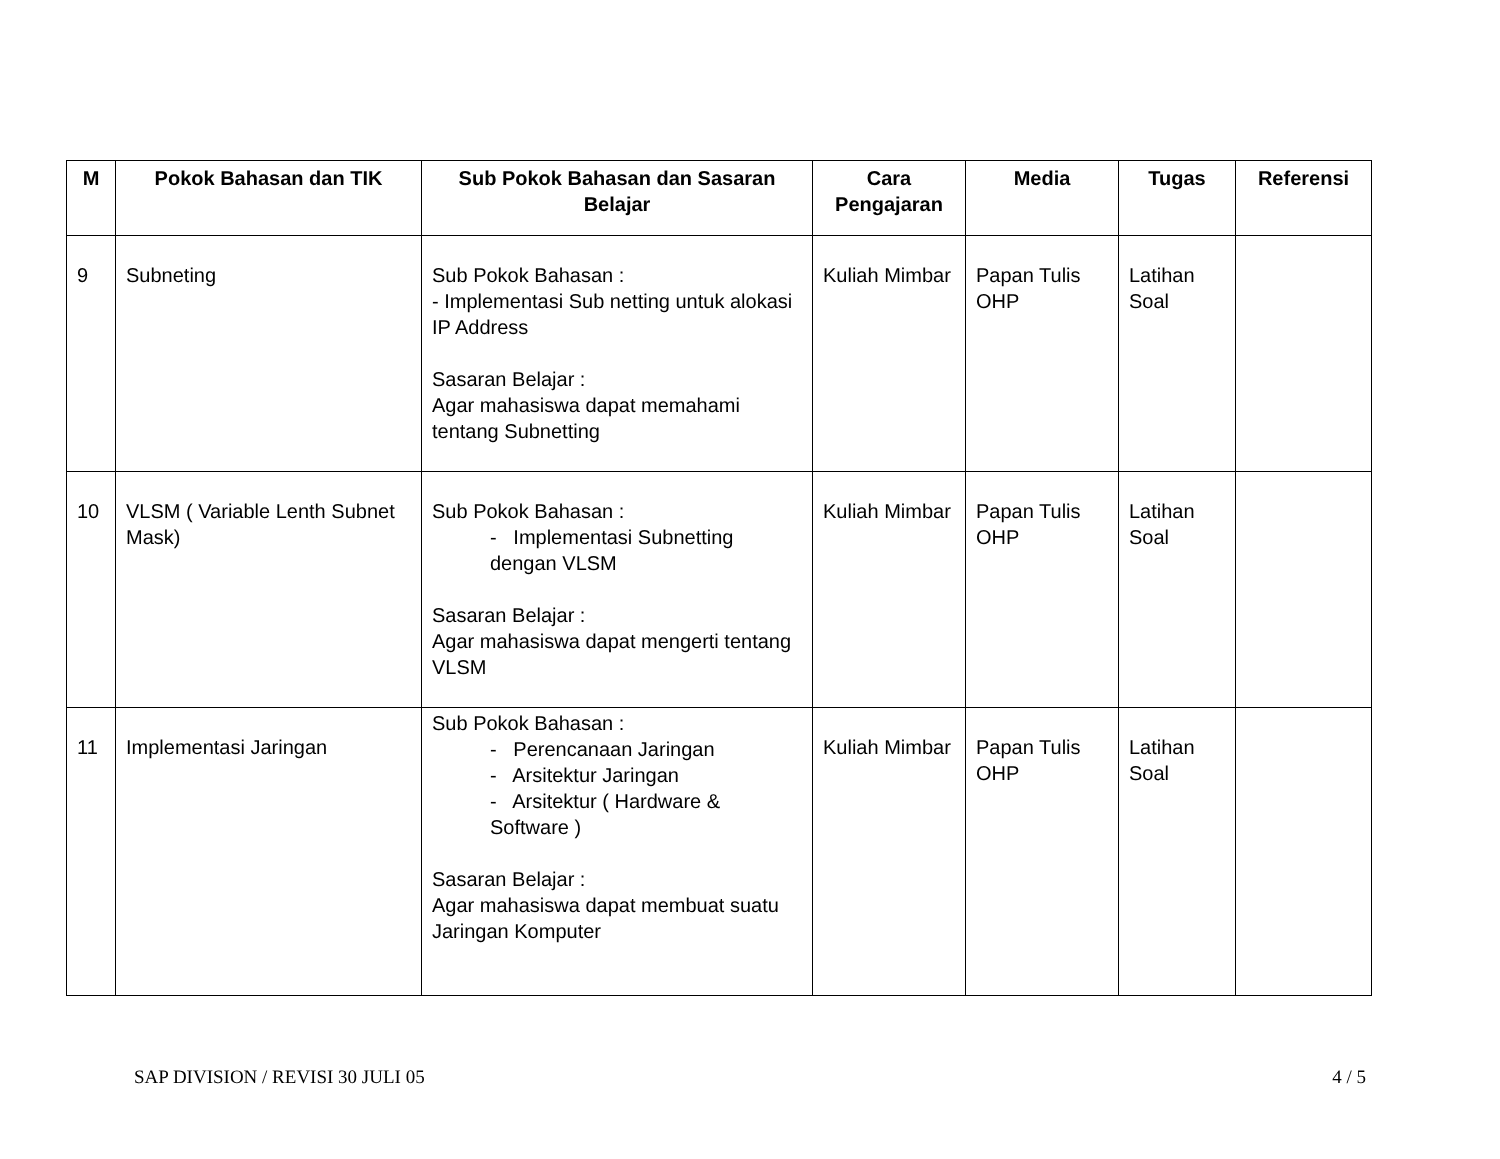| M | Pokok Bahasan dan TIK | Sub Pokok Bahasan dan Sasaran Belajar | Cara Pengajaran | Media | Tugas | Referensi |
| --- | --- | --- | --- | --- | --- | --- |
| 9 | Subneting | Sub Pokok Bahasan : - Implementasi Sub netting untuk alokasi IP Address Sasaran Belajar : Agar mahasiswa dapat memahami tentang Subnetting | Kuliah Mimbar | Papan Tulis OHP | Latihan Soal | |
| 10 | VLSM ( Variable Lenth Subnet Mask) | Sub Pokok Bahasan : - Implementasi Subnetting dengan VLSM Sasaran Belajar : Agar mahasiswa dapat mengerti tentang VLSM | Kuliah Mimbar | Papan Tulis OHP | Latihan Soal | |
| 11 | Implementasi Jaringan | Sub Pokok Bahasan : - Perencanaan Jaringan - Arsitektur Jaringan - Arsitektur ( Hardware & Software ) Sasaran Belajar : Agar mahasiswa dapat membuat suatu Jaringan Komputer | Kuliah Mimbar | Papan Tulis OHP | Latihan Soal | |
SAP DIVISION / REVISI 30 JULI 05 4 / 5